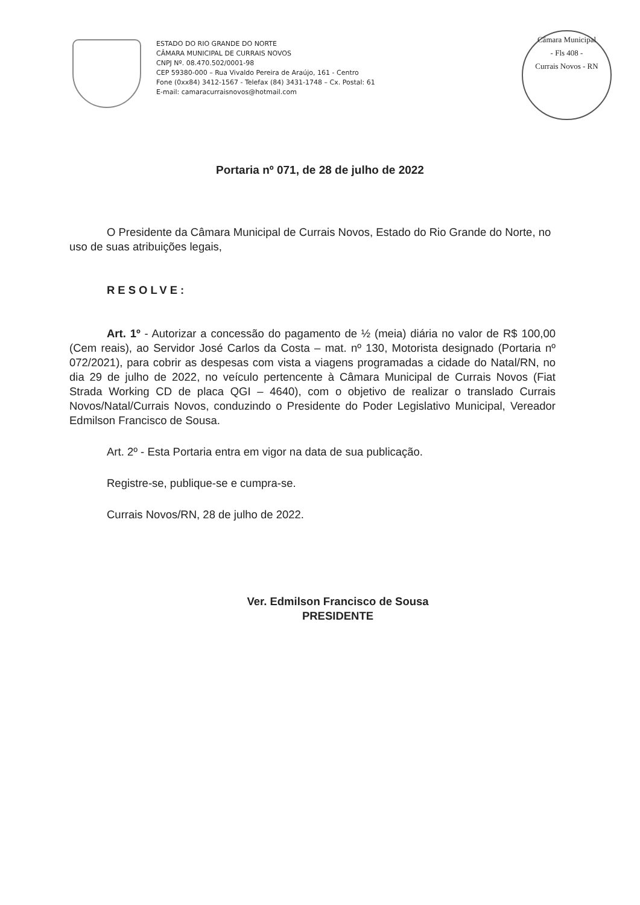ESTADO DO RIO GRANDE DO NORTE
CÂMARA MUNICIPAL DE CURRAIS NOVOS
CNPJ Nº. 08.470.502/0001-98
CEP 59380-000 – Rua Vivaldo Pereira de Araújo, 161 - Centro
Fone (0xx84) 3412-1567 - Telefax (84) 3431-1748 – Cx. Postal: 61
E-mail: camaracurraisnovos@hotmail.com
Câmara Municipal
- Fls 408 -
Currais Novos - RN
Portaria nº 071, de 28 de julho de 2022
O Presidente da Câmara Municipal de Currais Novos, Estado do Rio Grande do Norte, no uso de suas atribuições legais,
RESOLVE:
Art. 1º - Autorizar a concessão do pagamento de ½ (meia) diária no valor de R$ 100,00 (Cem reais), ao Servidor José Carlos da Costa – mat. nº 130, Motorista designado (Portaria nº 072/2021), para cobrir as despesas com vista a viagens programadas a cidade do Natal/RN, no dia 29 de julho de 2022, no veículo pertencente à Câmara Municipal de Currais Novos (Fiat Strada Working CD de placa QGI – 4640), com o objetivo de realizar o translado Currais Novos/Natal/Currais Novos, conduzindo o Presidente do Poder Legislativo Municipal, Vereador Edmilson Francisco de Sousa.
Art. 2º - Esta Portaria entra em vigor na data de sua publicação.
Registre-se, publique-se e cumpra-se.
Currais Novos/RN, 28 de julho de 2022.
Ver. Edmilson Francisco de Sousa
PRESIDENTE